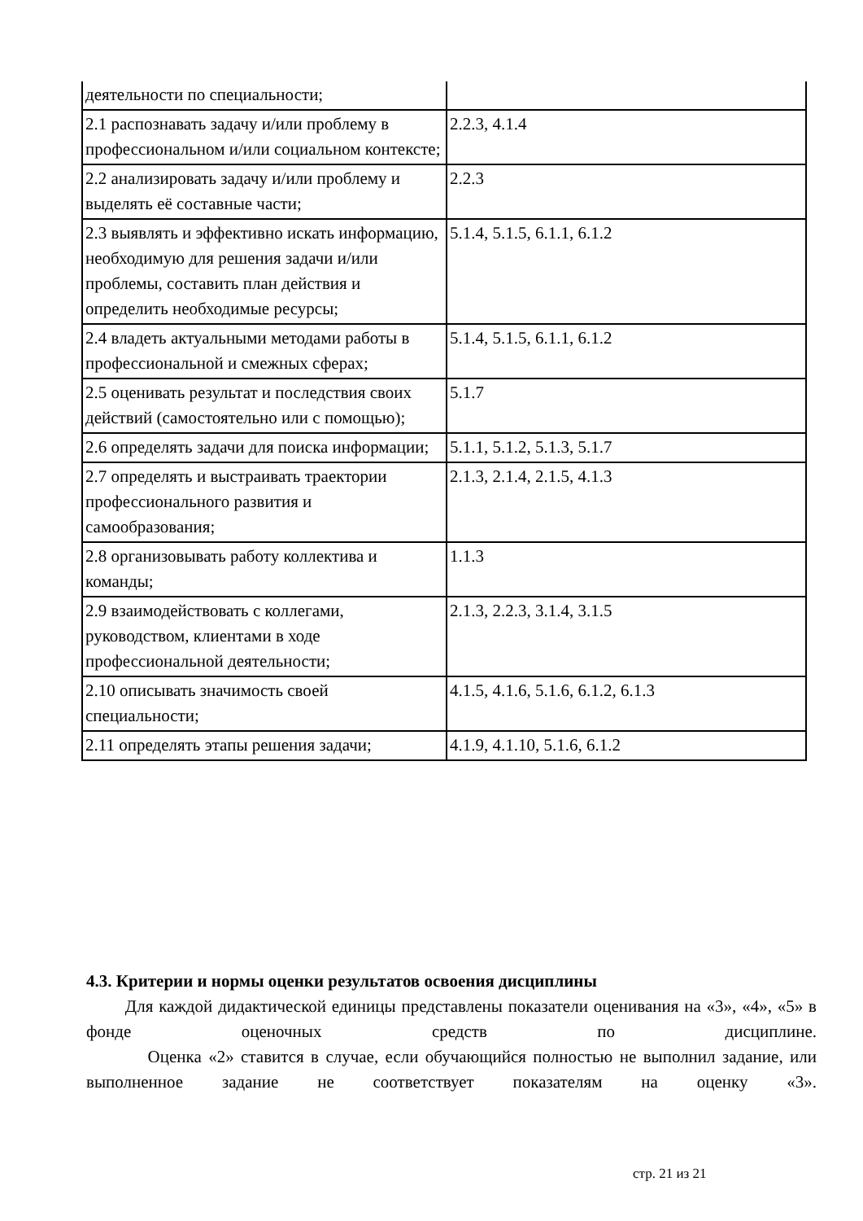| деятельности по специальности; | |
| 2.1 распознавать задачу и/или проблему в профессиональном и/или социальном контексте; | 2.2.3, 4.1.4 |
| 2.2 анализировать задачу и/или проблему и выделять её составные части; | 2.2.3 |
| 2.3 выявлять и эффективно искать информацию, необходимую для решения задачи и/или проблемы, составить план действия и определить необходимые ресурсы; | 5.1.4, 5.1.5, 6.1.1, 6.1.2 |
| 2.4 владеть актуальными методами работы в профессиональной и смежных сферах; | 5.1.4, 5.1.5, 6.1.1, 6.1.2 |
| 2.5 оценивать результат и последствия своих действий (самостоятельно или с помощью); | 5.1.7 |
| 2.6 определять задачи для поиска информации; | 5.1.1, 5.1.2, 5.1.3, 5.1.7 |
| 2.7 определять и выстраивать траектории профессионального развития и самообразования; | 2.1.3, 2.1.4, 2.1.5, 4.1.3 |
| 2.8 организовывать работу коллектива и команды; | 1.1.3 |
| 2.9 взаимодействовать с коллегами, руководством, клиентами в ходе профессиональной деятельности; | 2.1.3, 2.2.3, 3.1.4, 3.1.5 |
| 2.10 описывать значимость своей специальности; | 4.1.5, 4.1.6, 5.1.6, 6.1.2, 6.1.3 |
| 2.11 определять этапы решения задачи; | 4.1.9, 4.1.10, 5.1.6, 6.1.2 |
4.3. Критерии и нормы оценки результатов освоения дисциплины
Для каждой дидактической единицы представлены показатели оценивания на «3», «4», «5» в фонде оценочных средств по дисциплине.
Оценка «2» ставится в случае, если обучающийся полностью не выполнил задание, или выполненное задание не соответствует показателям на оценку «3».
стр. 21 из 21